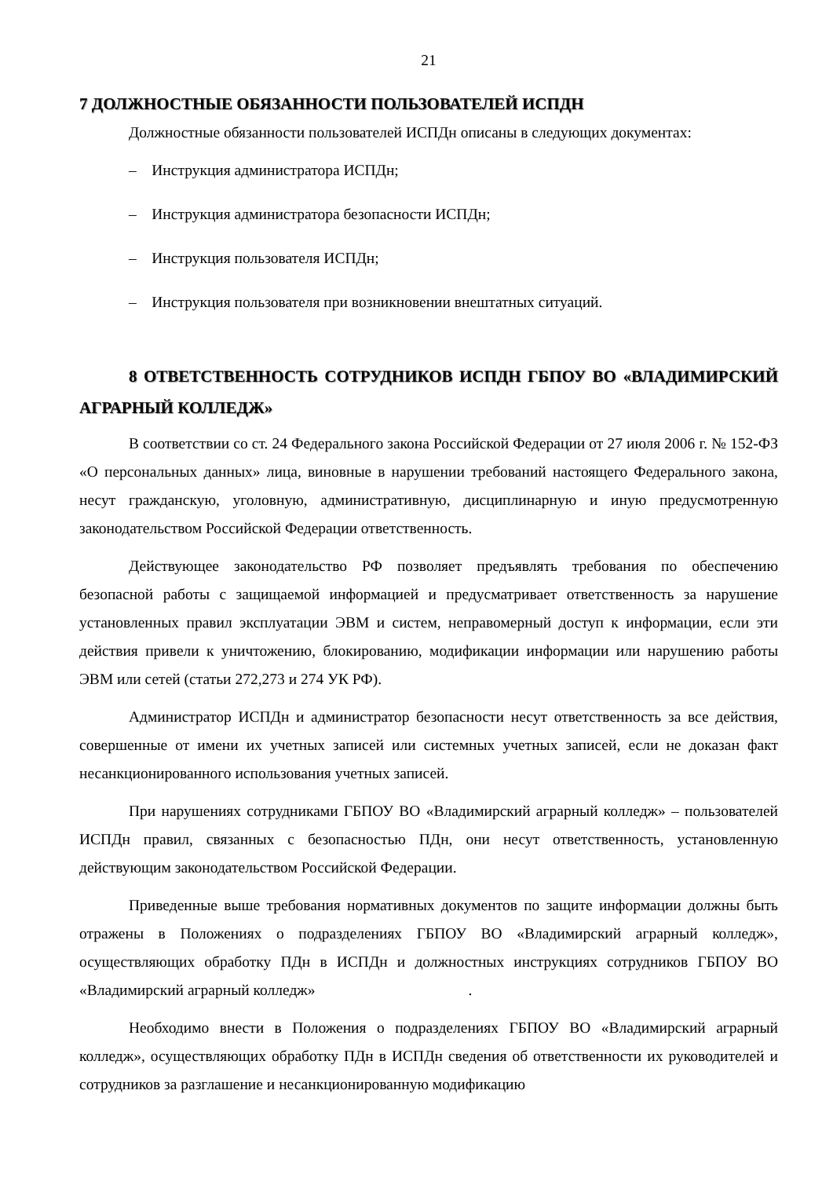21
7 ДОЛЖНОСТНЫЕ ОБЯЗАННОСТИ ПОЛЬЗОВАТЕЛЕЙ ИСПДН
Должностные обязанности пользователей ИСПДн описаны в следующих документах:
– Инструкция администратора ИСПДн;
– Инструкция администратора безопасности ИСПДн;
– Инструкция пользователя ИСПДн;
– Инструкция пользователя при возникновении внештатных ситуаций.
8 ОТВЕТСТВЕННОСТЬ СОТРУДНИКОВ ИСПДН ГБПОУ ВО «ВЛАДИМИРСКИЙ АГРАРНЫЙ КОЛЛЕДЖ»
В соответствии со ст. 24 Федерального закона Российской Федерации от 27 июля 2006 г. № 152-ФЗ «О персональных данных» лица, виновные в нарушении требований настоящего Федерального закона, несут гражданскую, уголовную, административную, дисциплинарную и иную предусмотренную законодательством Российской Федерации ответственность.
Действующее законодательство РФ позволяет предъявлять требования по обеспечению безопасной работы с защищаемой информацией и предусматривает ответственность за нарушение установленных правил эксплуатации ЭВМ и систем, неправомерный доступ к информации, если эти действия привели к уничтожению, блокированию, модификации информации или нарушению работы ЭВМ или сетей (статьи 272,273 и 274 УК РФ).
Администратор ИСПДн и администратор безопасности несут ответственность за все действия, совершенные от имени их учетных записей или системных учетных записей, если не доказан факт несанкционированного использования учетных записей.
При нарушениях сотрудниками ГБПОУ ВО «Владимирский аграрный колледж» – пользователей ИСПДн правил, связанных с безопасностью ПДн, они несут ответственность, установленную действующим законодательством Российской Федерации.
Приведенные выше требования нормативных документов по защите информации должны быть отражены в Положениях о подразделениях ГБПОУ ВО «Владимирский аграрный колледж», осуществляющих обработку ПДн в ИСПДн и должностных инструкциях сотрудников ГБПОУ ВО «Владимирский аграрный колледж» .
Необходимо внести в Положения о подразделениях ГБПОУ ВО «Владимирский аграрный колледж», осуществляющих обработку ПДн в ИСПДн сведения об ответственности их руководителей и сотрудников за разглашение и несанкционированную модификацию